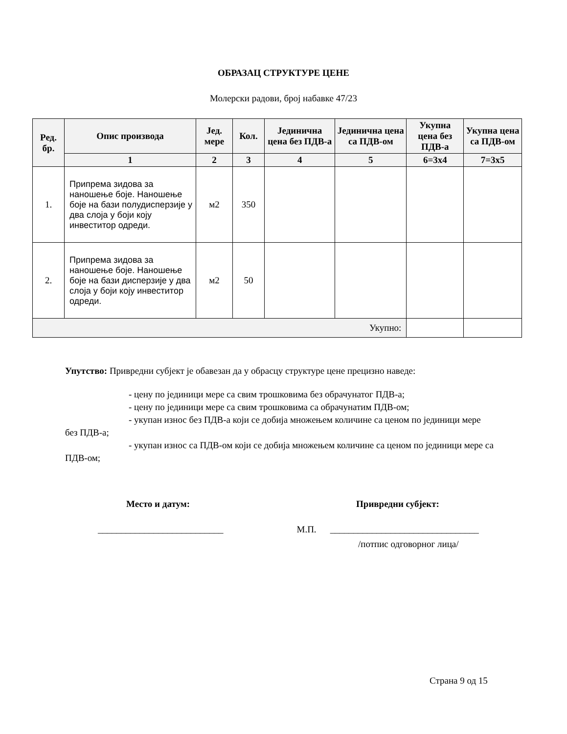ОБРАЗАЦ СТРУКТУРЕ ЦЕНЕ
Молерски радови, број набавке 47/23
| Ред. бр. | Опис производа | Јед. мере | Кол. | Јединична цена без ПДВ-а | Јединична цена са ПДВ-ом | Укупна цена без ПДВ-а | Укупна цена са ПДВ-ом |
| --- | --- | --- | --- | --- | --- | --- | --- |
| | 1 | 2 | 3 | 4 | 5 | 6=3x4 | 7=3x5 |
| 1. | Припрема зидова за наношење боје. Наношење боје на бази полудисперзије у два слоја у боји коју инвеститор одреди. | м2 | 350 | | | | |
| 2. | Припрема зидова за наношење боје. Наношење боје на бази дисперзије у два слоја у боји коју инвеститор одреди. | м2 | 50 | | | | |
| Укупно: | | | | | | | |
Упутство: Привредни субјект је обавезан да у обрасцу структуре цене прецизно наведе:
- цену по јединици мере са свим трошковима без обрачунатог ПДВ-а;
- цену по јединици мере са свим трошковима са обрачунатим ПДВ-ом;
- укупан износ без ПДВ-а који се добија множењем количине са ценом по јединици мере без ПДВ-а;
- укупан износ са ПДВ-ом који се добија множењем количине са ценом по јединици мере са ПДВ-ом;
Место и датум: Привредни субјект:
___________________________ М.П. ________________________________
/потпис одговорног лица/
Страна 9 од 15